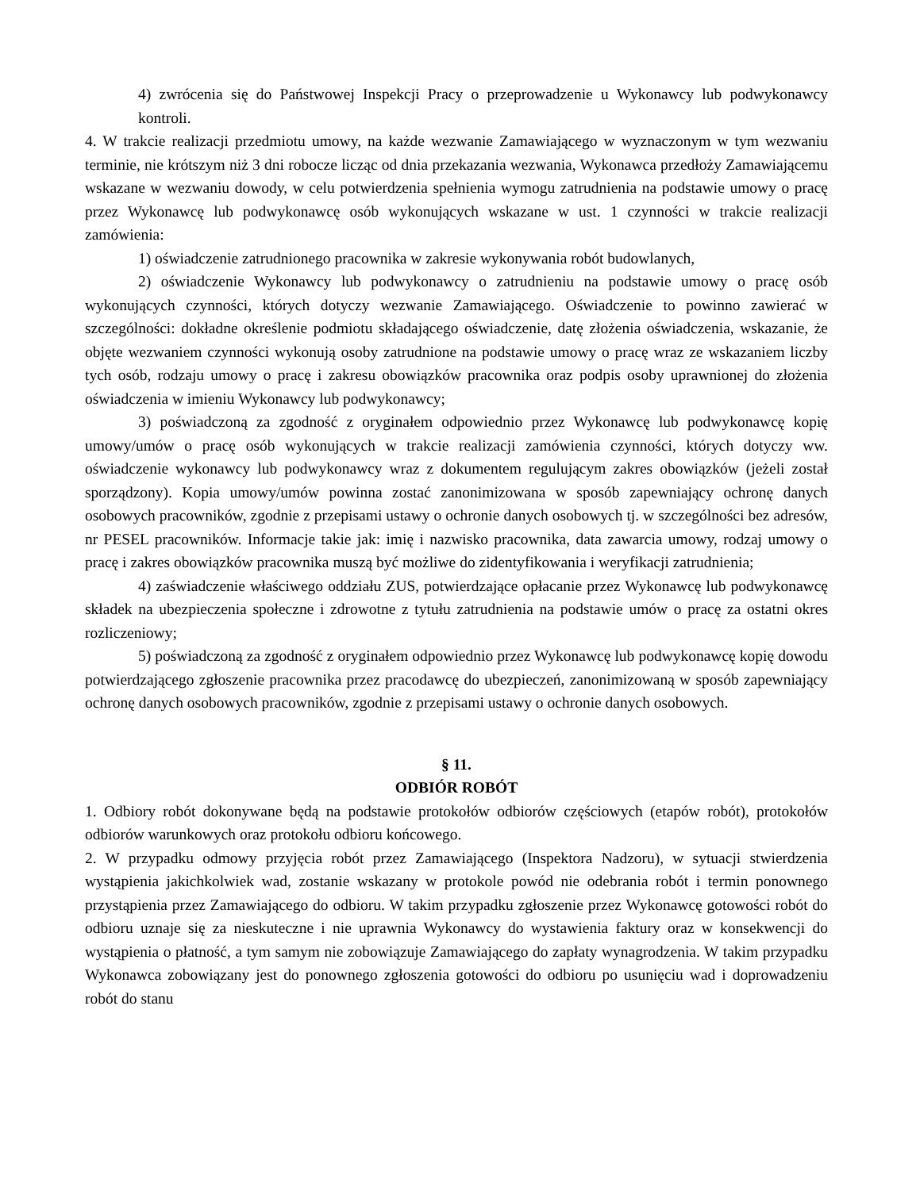4) zwrócenia się do Państwowej Inspekcji Pracy o przeprowadzenie u Wykonawcy lub podwykonawcy kontroli.
4. W trakcie realizacji przedmiotu umowy, na każde wezwanie Zamawiającego w wyznaczonym w tym wezwaniu terminie, nie krótszym niż 3 dni robocze licząc od dnia przekazania wezwania, Wykonawca przedłoży Zamawiającemu wskazane w wezwaniu dowody, w celu potwierdzenia spełnienia wymogu zatrudnienia na podstawie umowy o pracę przez Wykonawcę lub podwykonawcę osób wykonujących wskazane w ust. 1 czynności w trakcie realizacji zamówienia:
1) oświadczenie zatrudnionego pracownika w zakresie wykonywania robót budowlanych,
2) oświadczenie Wykonawcy lub podwykonawcy o zatrudnieniu na podstawie umowy o pracę osób wykonujących czynności, których dotyczy wezwanie Zamawiającego. Oświadczenie to powinno zawierać w szczególności: dokładne określenie podmiotu składającego oświadczenie, datę złożenia oświadczenia, wskazanie, że objęte wezwaniem czynności wykonują osoby zatrudnione na podstawie umowy o pracę wraz ze wskazaniem liczby tych osób, rodzaju umowy o pracę i zakresu obowiązków pracownika oraz podpis osoby uprawnionej do złożenia oświadczenia w imieniu Wykonawcy lub podwykonawcy;
3) poświadczoną za zgodność z oryginałem odpowiednio przez Wykonawcę lub podwykonawcę kopię umowy/umów o pracę osób wykonujących w trakcie realizacji zamówienia czynności, których dotyczy ww. oświadczenie wykonawcy lub podwykonawcy wraz z dokumentem regulującym zakres obowiązków (jeżeli został sporządzony). Kopia umowy/umów powinna zostać zanonimizowana w sposób zapewniający ochronę danych osobowych pracowników, zgodnie z przepisami ustawy o ochronie danych osobowych tj. w szczególności bez adresów, nr PESEL pracowników. Informacje takie jak: imię i nazwisko pracownika, data zawarcia umowy, rodzaj umowy o pracę i zakres obowiązków pracownika muszą być możliwe do zidentyfikowania i weryfikacji zatrudnienia;
4) zaświadczenie właściwego oddziału ZUS, potwierdzające opłacanie przez Wykonawcę lub podwykonawcę składek na ubezpieczenia społeczne i zdrowotne z tytułu zatrudnienia na podstawie umów o pracę za ostatni okres rozliczeniowy;
5) poświadczoną za zgodność z oryginałem odpowiednio przez Wykonawcę lub podwykonawcę kopię dowodu potwierdzającego zgłoszenie pracownika przez pracodawcę do ubezpieczeń, zanonimizowaną w sposób zapewniający ochronę danych osobowych pracowników, zgodnie z przepisami ustawy o ochronie danych osobowych.
§ 11.
ODBIÓR ROBÓT
1. Odbiory robót dokonywane będą na podstawie protokołów odbiorów częściowych (etapów robót), protokołów odbiorów warunkowych oraz protokołu odbioru końcowego.
2. W przypadku odmowy przyjęcia robót przez Zamawiającego (Inspektora Nadzoru), w sytuacji stwierdzenia wystąpienia jakichkolwiek wad, zostanie wskazany w protokole powód nie odebrania robót i termin ponownego przystąpienia przez Zamawiającego do odbioru. W takim przypadku zgłoszenie przez Wykonawcę gotowości robót do odbioru uznaje się za nieskuteczne i nie uprawnia Wykonawcy do wystawienia faktury oraz w konsekwencji do wystąpienia o płatność, a tym samym nie zobowiązuje Zamawiającego do zapłaty wynagrodzenia. W takim przypadku Wykonawca zobowiązany jest do ponownego zgłoszenia gotowości do odbioru po usunięciu wad i doprowadzeniu robót do stanu